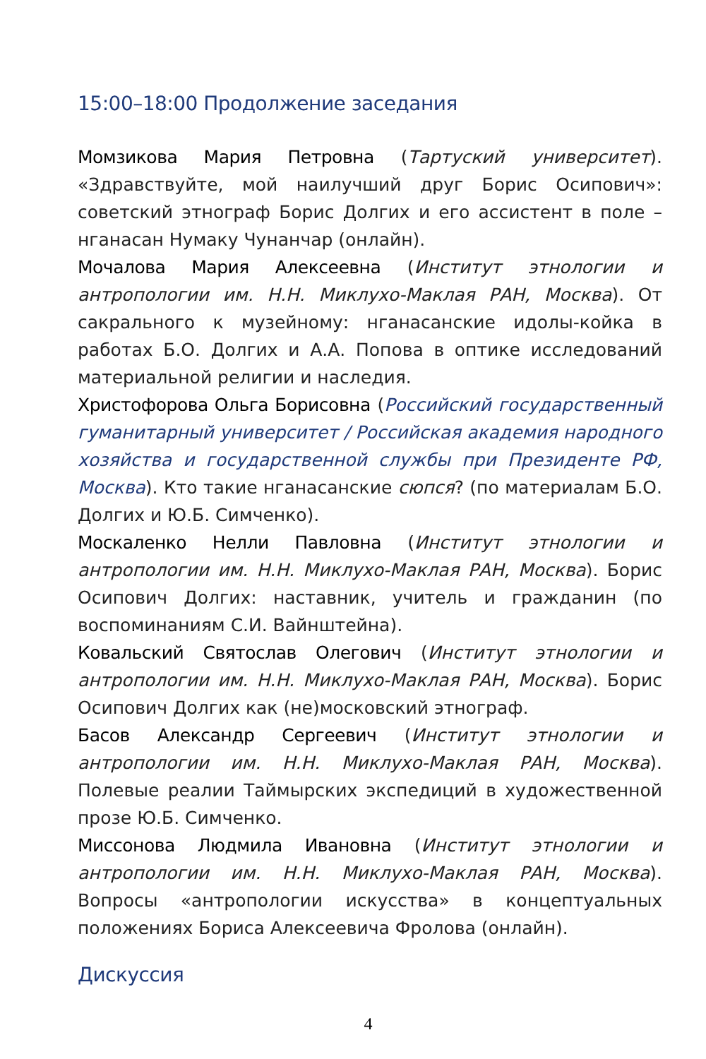15:00–18:00 Продолжение заседания
Момзикова Мария Петровна (Тартуский университет). «Здравствуйте, мой наилучший друг Борис Осипович»: советский этнограф Борис Долгих и его ассистент в поле – нганасан Нумаку Чунанчар (онлайн).
Мочалова Мария Алексеевна (Институт этнологии и антропологии им. Н.Н. Миклухо-Маклая РАН, Москва). От сакрального к музейному: нганасанские идолы-койка в работах Б.О. Долгих и А.А. Попова в оптике исследований материальной религии и наследия.
Христофорова Ольга Борисовна (Российский государственный гуманитарный университет / Российская академия народного хозяйства и государственной службы при Президенте РФ, Москва). Кто такие нганасанские сюпся? (по материалам Б.О. Долгих и Ю.Б. Симченко).
Москаленко Нелли Павловна (Институт этнологии и антропологии им. Н.Н. Миклухо-Маклая РАН, Москва). Борис Осипович Долгих: наставник, учитель и гражданин (по воспоминаниям С.И. Вайнштейна).
Ковальский Святослав Олегович (Институт этнологии и антропологии им. Н.Н. Миклухо-Маклая РАН, Москва). Борис Осипович Долгих как (не)московский этнограф.
Басов Александр Сергеевич (Институт этнологии и антропологии им. Н.Н. Миклухо-Маклая РАН, Москва). Полевые реалии Таймырских экспедиций в художественной прозе Ю.Б. Симченко.
Миссонова Людмила Ивановна (Институт этнологии и антропологии им. Н.Н. Миклухо-Маклая РАН, Москва). Вопросы «антропологии искусства» в концептуальных положениях Бориса Алексеевича Фролова (онлайн).
Дискуссия
4